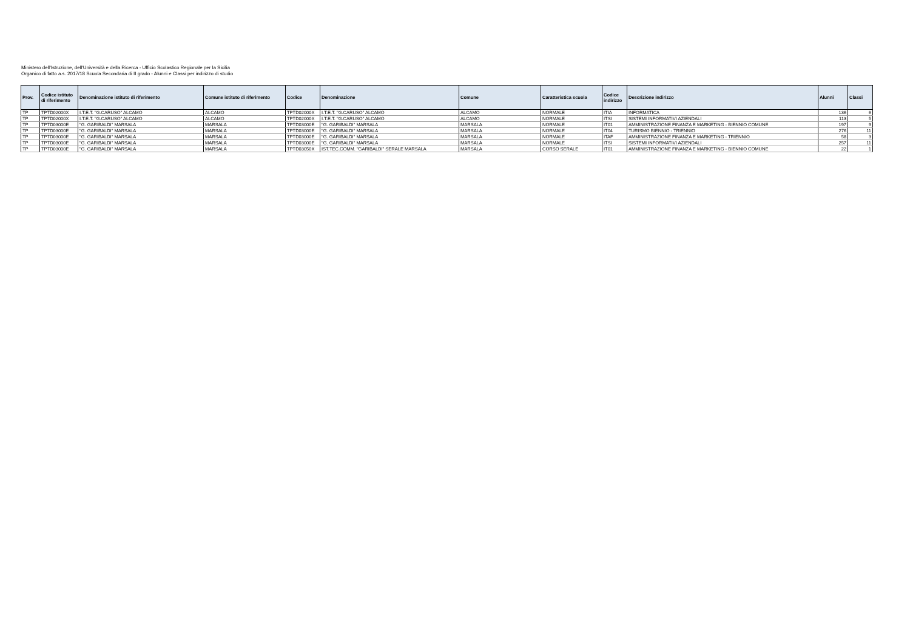Ministero dell'Istruzione, dell'Università e della Ricerca - Ufficio Scolastico Regionale per la Sicilia
Organico di fatto a.s. 2017/18 Scuola Secondaria di II grado - Alunni e Classi per indirizzo di studio
| Prov. | Codice istituto di riferimento | Denominazione istituto di riferimento | Comune istituto di riferimento | Codice | Denominazione | Comune | Caratteristica scuola | Codice indirizzo | Descrizione indirizzo | Alunni | Classi |
| --- | --- | --- | --- | --- | --- | --- | --- | --- | --- | --- | --- |
| TP | TPTD02000X | I.T.E.T. "G.CARUSO" ALCAMO | ALCAMO | TPTD02000X | I.T.E.T. "G.CARUSO" ALCAMO | ALCAMO | NORMALE | ITIA | INFORMATICA | 136 | 6 |
| TP | TPTD02000X | I.T.E.T. "G.CARUSO" ALCAMO | ALCAMO | TPTD02000X | I.T.E.T. "G.CARUSO" ALCAMO | ALCAMO | NORMALE | ITSI | SISTEMI INFORMATIVI AZIENDALI | 113 | 5 |
| TP | TPTD03000E | "G. GARIBALDI" MARSALA | MARSALA | TPTD03000E | "G. GARIBALDI" MARSALA | MARSALA | NORMALE | IT01 | AMMINISTRAZIONE FINANZA E MARKETING - BIENNIO COMUNE | 197 | 9 |
| TP | TPTD03000E | "G. GARIBALDI" MARSALA | MARSALA | TPTD03000E | "G. GARIBALDI" MARSALA | MARSALA | NORMALE | IT04 | TURISMO BIENNIO - TRIENNIO | 276 | 11 |
| TP | TPTD03000E | "G. GARIBALDI" MARSALA | MARSALA | TPTD03000E | "G. GARIBALDI" MARSALA | MARSALA | NORMALE | ITAF | AMMINISTRAZIONE FINANZA E MARKETING - TRIENNIO | 58 | 3 |
| TP | TPTD03000E | "G. GARIBALDI" MARSALA | MARSALA | TPTD03000E | "G. GARIBALDI" MARSALA | MARSALA | NORMALE | ITSI | SISTEMI INFORMATIVI AZIENDALI | 257 | 11 |
| TP | TPTD03000E | "G. GARIBALDI" MARSALA | MARSALA | TPTD03050X | IST.TEC.COMM. "GARIBALDI" SERALE MARSALA | MARSALA | CORSO SERALE | IT01 | AMMINISTRAZIONE FINANZA E MARKETING - BIENNIO COMUNE | 22 | 1 |